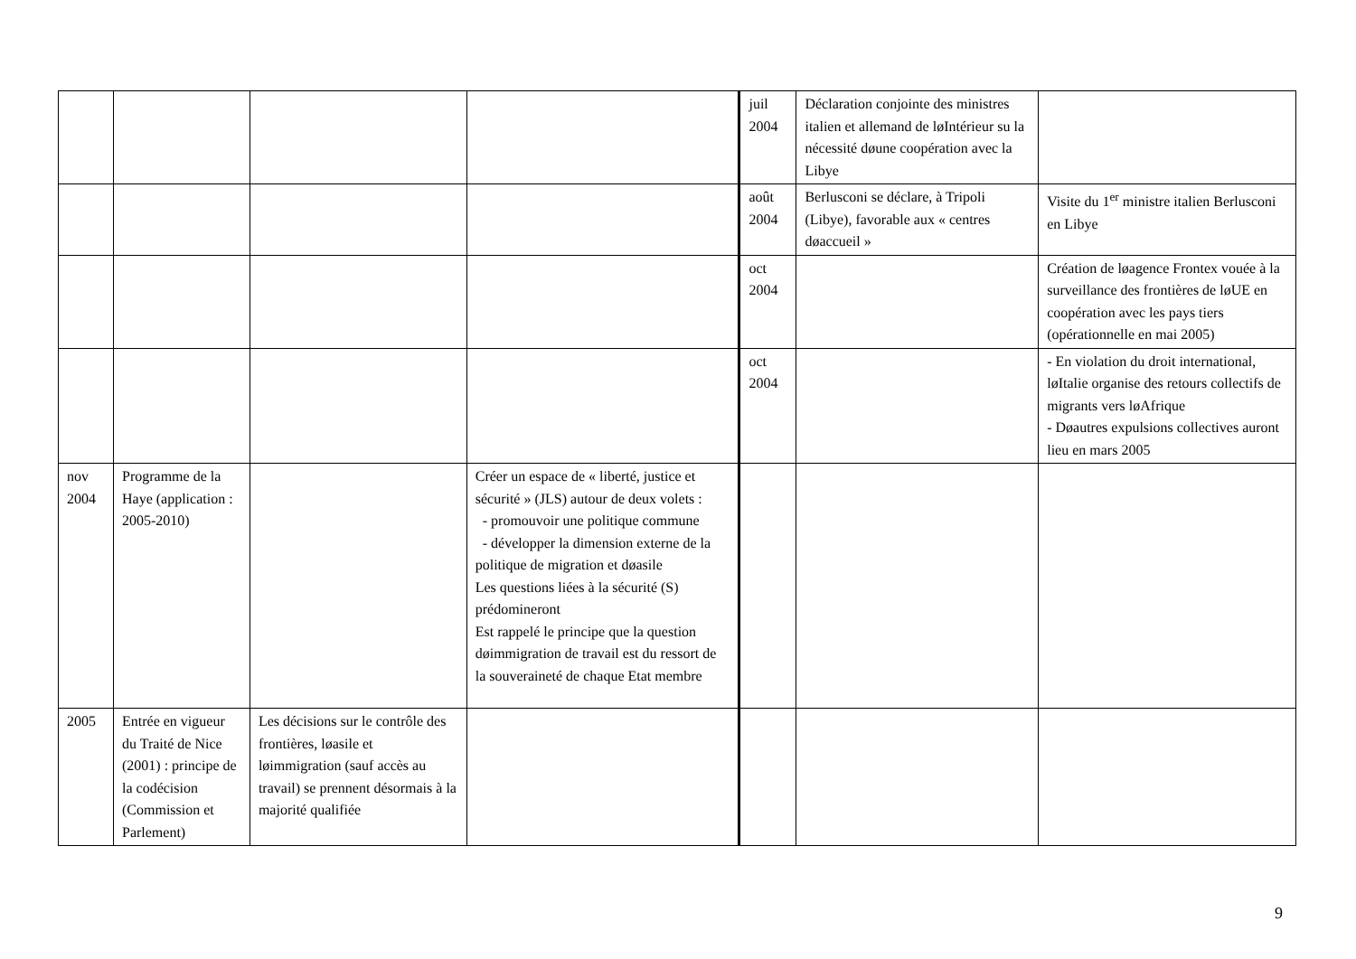| | | | | juil 2004 | Déclaration conjointe des ministres italien et allemand de løIntérieur su la nécessité døune coopération avec la Libye | |
| | | | | août 2004 | Berlusconi se déclare, à Tripoli (Libye), favorable aux « centres døaccueil » | Visite du 1<sup>er</sup> ministre italien Berlusconi en Libye |
| | | | | oct 2004 | | Création de løagence Frontex vouée à la surveillance des frontières de løUE en coopération avec les pays tiers (opérationnelle en mai 2005) |
| | | | | oct 2004 | | - En violation du droit international, løItalie organise des retours collectifs de migrants vers løAfrique - Døautres expulsions collectives auront lieu en mars 2005 |
| nov 2004 | Programme de la Haye (application : 2005-2010) | | Créer un espace de « liberté, justice et sécurité » (JLS) autour de deux volets : - promouvoir une politique commune - développer la dimension externe de la politique de migration et døasile Les questions liées à la sécurité (S) prédomineront Est rappelé le principe que la question døimmigration de travail est du ressort de la souveraineté de chaque Etat membre | | | |
| 2005 | Entrée en vigueur du Traité de Nice (2001) : principe de la codécision (Commission et Parlement) | Les décisions sur le contrôle des frontières, løasile et løimmigration (sauf accès au travail) se prennent désormais à la majorité qualifiée | | | | |
9